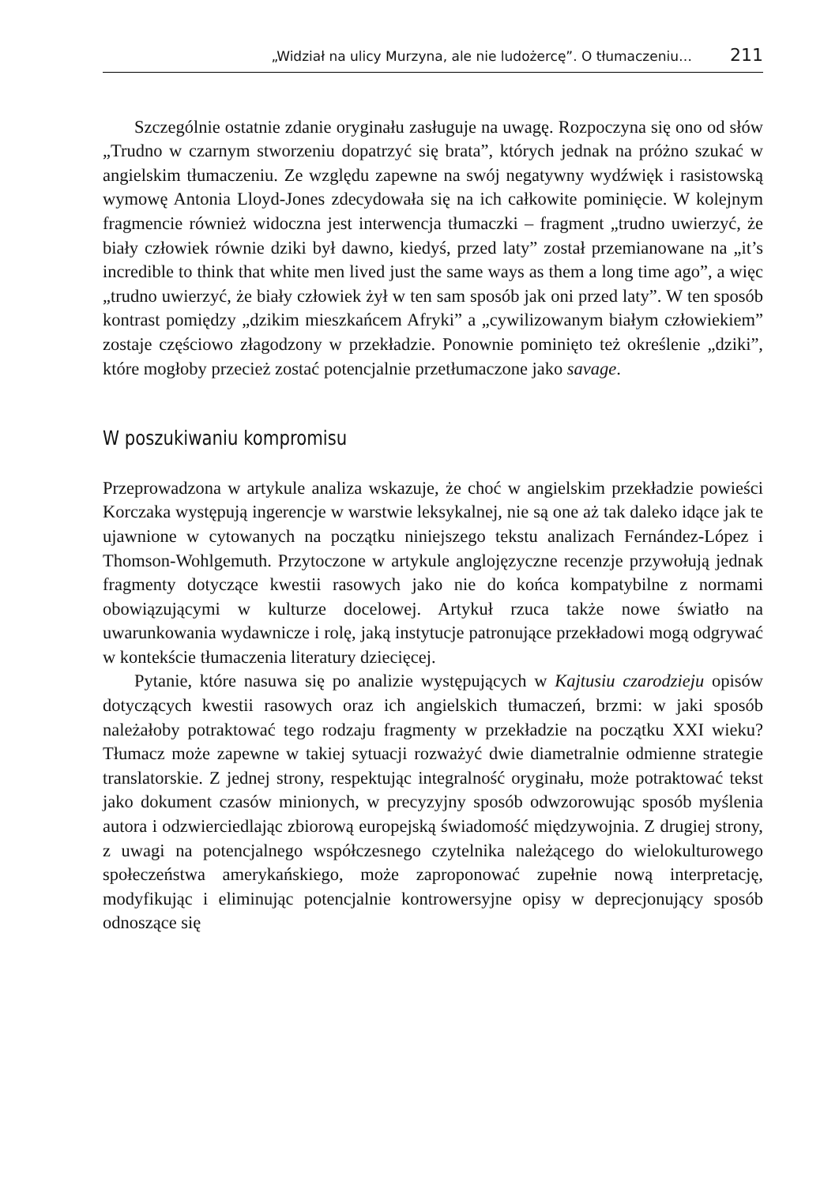„Widział na ulicy Murzyna, ale nie ludożercę”. O tłumaczeniu… 211
Szczególnie ostatnie zdanie oryginału zasługuje na uwagę. Rozpoczyna się ono od słów „Trudno w czarnym stworzeniu dopatrzyć się brata”, których jednak na próżno szukać w angielskim tłumaczeniu. Ze względu zapewne na swój negatywny wydźwięk i rasistowską wymowę Antonia Lloyd-Jones zdecydowała się na ich całkowite pominięcie. W kolejnym fragmencie również widoczna jest interwencja tłumaczki – fragment „trudno uwierzyć, że biały człowiek równie dziki był dawno, kiedyś, przed laty” został przemianowane na „it’s incredible to think that white men lived just the same ways as them a long time ago”, a więc „trudno uwierzyć, że biały człowiek żył w ten sam sposób jak oni przed laty”. W ten sposób kontrast pomiędzy „dzikim mieszkańcem Afryki” a „cywilizowanym białym człowiekiem” zostaje częściowo złagodzony w przekładzie. Ponownie pominięto też określenie „dziki”, które mogłoby przecież zostać potencjalnie przetłumaczone jako savage.
W poszukiwaniu kompromisu
Przeprowadzona w artykule analiza wskazuje, że choć w angielskim przekładzie powieści Korczaka występują ingerencje w warstwie leksykalnej, nie są one aż tak daleko idące jak te ujawnione w cytowanych na początku niniejszego tekstu analizach Fernández-López i Thomson-Wohlgemuth. Przytoczone w artykule anglojęzyczne recenzje przywołują jednak fragmenty dotyczące kwestii rasowych jako nie do końca kompatybilne z normami obowiązującymi w kulturze docelowej. Artykuł rzuca także nowe światło na uwarunkowania wydawnicze i rolę, jaką instytucje patronujące przekładowi mogą odgrywać w kontekście tłumaczenia literatury dziecięcej.
Pytanie, które nasuwa się po analizie występujących w Kajtusiu czarodzieju opisów dotyczących kwestii rasowych oraz ich angielskich tłumaczeń, brzmi: w jaki sposób należałoby potraktować tego rodzaju fragmenty w przekładzie na początku XXI wieku? Tłumacz może zapewne w takiej sytuacji rozważyć dwie diametralnie odmienne strategie translatorskie. Z jednej strony, respektując integralność oryginału, może potraktować tekst jako dokument czasów minionych, w precyzyjny sposób odwzorowując sposób myślenia autora i odzwierciedlając zbiorową europejską świadomość międzywojnia. Z drugiej strony, z uwagi na potencjalnego współczesnego czytelnika należącego do wielokulturowego społeczeństwa amerykańskiego, może zaproponować zupełnie nową interpretację, modyfikując i eliminując potencjalnie kontrowersyjne opisy w deprecjonujący sposób odnoszące się